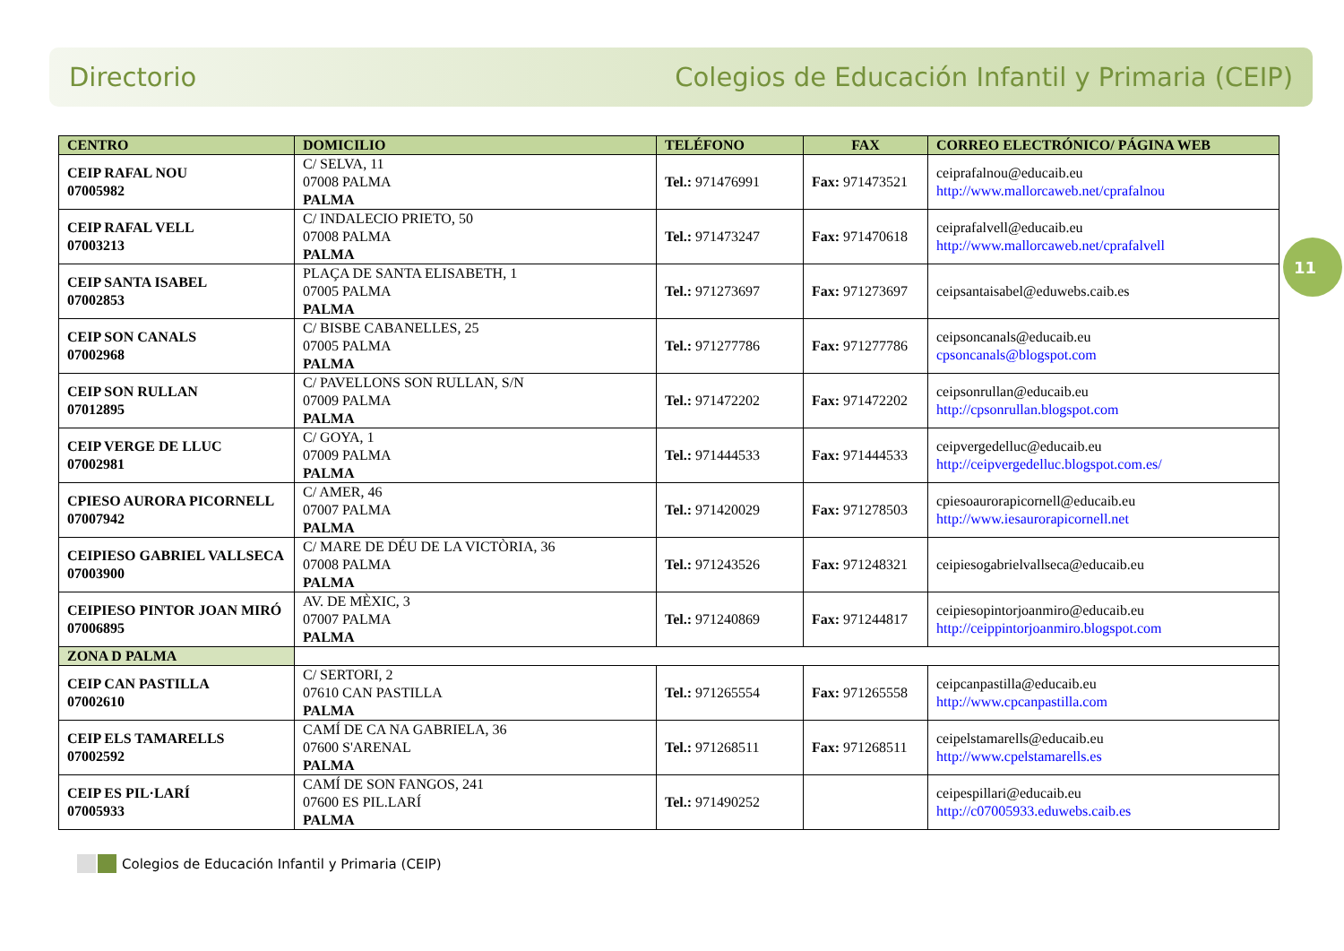Directorio Colegios de Educación Infantil y Primaria (CEIP)
11
| CENTRO | DOMICILIO | TELÉFONO | FAX | CORREO ELECTRÓNICO/ PÁGINA WEB |
| --- | --- | --- | --- | --- |
| CEIP RAFAL NOU 07005982 | C/ SELVA, 11 07008 PALMA PALMA | Tel.: 971476991 | Fax: 971473521 | ceiprafalnou@educaib.eu http://www.mallorcaweb.net/cprafalnou |
| CEIP RAFAL VELL 07003213 | C/ INDALECIO PRIETO, 50 07008 PALMA PALMA | Tel.: 971473247 | Fax: 971470618 | ceiprafalvell@educaib.eu http://www.mallorcaweb.net/cprafalvell |
| CEIP SANTA ISABEL 07002853 | PLAÇA DE SANTA ELISABETH, 1 07005 PALMA PALMA | Tel.: 971273697 | Fax: 971273697 | ceipsantaisabel@eduwebs.caib.es |
| CEIP SON CANALS 07002968 | C/ BISBE CABANELLES, 25 07005 PALMA PALMA | Tel.: 971277786 | Fax: 971277786 | ceipsoncanals@educaib.eu cpsoncanals@blogspot.com |
| CEIP SON RULLAN 07012895 | C/ PAVELLONS SON RULLAN, S/N 07009 PALMA PALMA | Tel.: 971472202 | Fax: 971472202 | ceipsonrullan@educaib.eu http://cpsonrullan.blogspot.com |
| CEIP VERGE DE LLUC 07002981 | C/ GOYA, 1 07009 PALMA PALMA | Tel.: 971444533 | Fax: 971444533 | ceipvergedelluc@educaib.eu http://ceipvergedelluc.blogspot.com.es/ |
| CPIESO AURORA PICORNELL 07007942 | C/ AMER, 46 07007 PALMA PALMA | Tel.: 971420029 | Fax: 971278503 | cpiesoaurorapicornell@educaib.eu http://www.iesaurorapicornell.net |
| CEIPIESO GABRIEL VALLSECA 07003900 | C/ MARE DE DÉU DE LA VICTÒRIA, 36 07008 PALMA PALMA | Tel.: 971243526 | Fax: 971248321 | ceipiesogabrielvallseca@educaib.eu |
| CEIPIESO PINTOR JOAN MIRÓ 07006895 | AV. DE MÈXIC, 3 07007 PALMA PALMA | Tel.: 971240869 | Fax: 971244817 | ceipiesopintorjoanmiro@educaib.eu http://ceippintorjoanmiro.blogspot.com |
| ZONA D PALMA | | | | |
| CEIP CAN PASTILLA 07002610 | C/ SERTORI, 2 07610 CAN PASTILLA PALMA | Tel.: 971265554 | Fax: 971265558 | ceipcanpastilla@educaib.eu http://www.cpcanpastilla.com |
| CEIP ELS TAMARELLS 07002592 | CAMÍ DE CA NA GABRIELA, 36 07600 S'ARENAL PALMA | Tel.: 971268511 | Fax: 971268511 | ceipelstamarells@educaib.eu http://www.cpelstamarells.es |
| CEIP ES PIL·LARÍ 07005933 | CAMÍ DE SON FANGOS, 241 07600 ES PIL.LARÍ PALMA | Tel.: 971490252 | | ceipespillari@educaib.eu http://c07005933.eduwebs.caib.es |
Colegios de Educación Infantil y Primaria (CEIP)